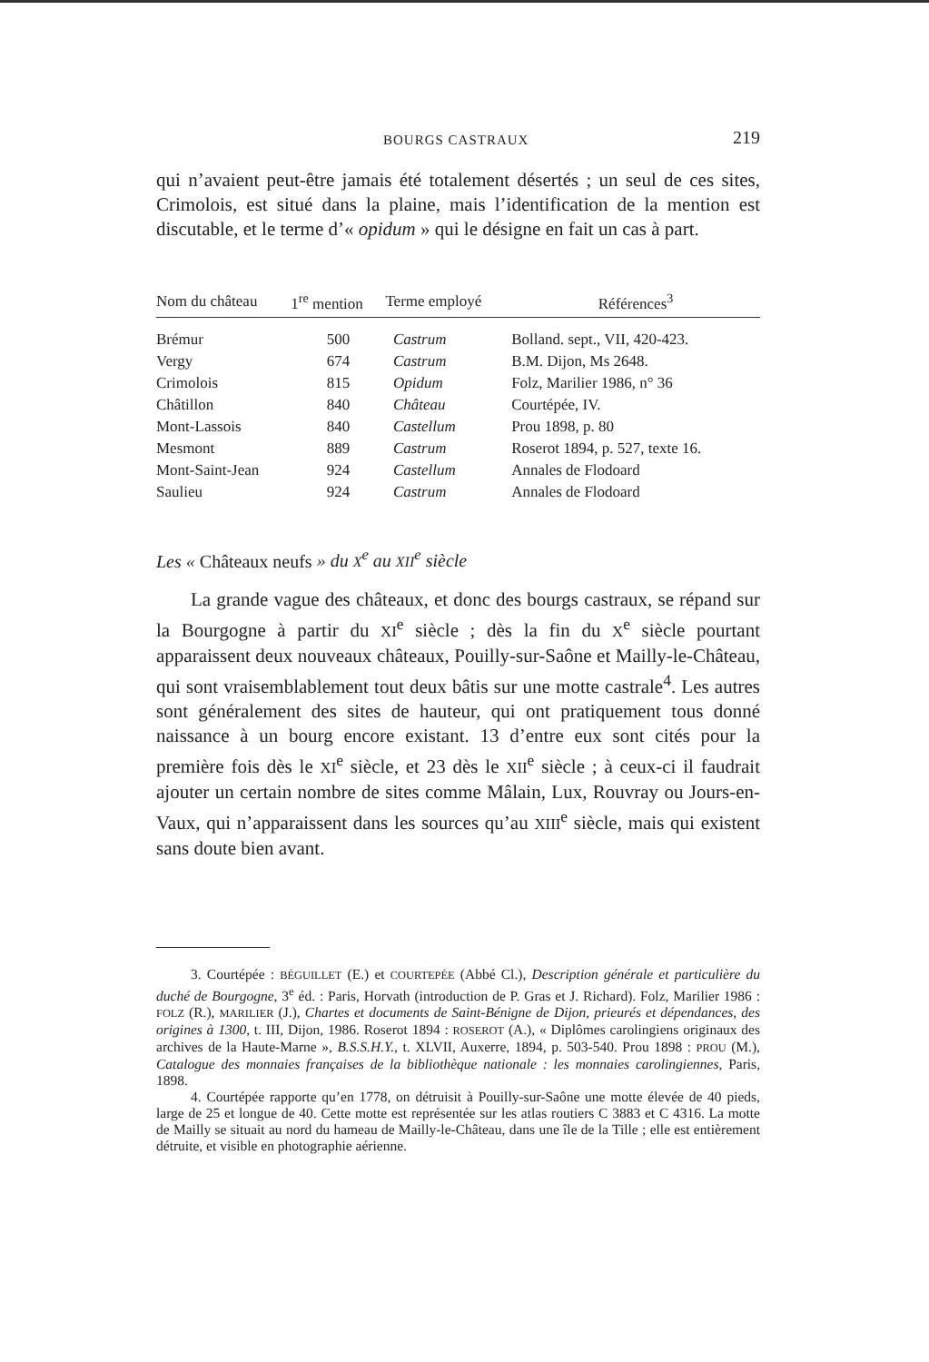BOURGS CASTRAUX 219
qui n’avaient peut-être jamais été totalement désertés ; un seul de ces sites, Crimolois, est situé dans la plaine, mais l’identification de la mention est discutable, et le terme d’« opidum » qui le désigne en fait un cas à part.
| Nom du château | 1<sup>re</sup> mention | Terme employé | Références<sup>3</sup> |
| --- | --- | --- | --- |
| Brémur | 500 | Castrum | Bolland. sept., VII, 420-423. |
| Vergy | 674 | Castrum | B.M. Dijon, Ms 2648. |
| Crimolois | 815 | Opidum | Folz, Marilier 1986, n° 36 |
| Châtillon | 840 | Château | Courtépée, IV. |
| Mont-Lassois | 840 | Castellum | Prou 1898, p. 80 |
| Mesmont | 889 | Castrum | Roserot 1894, p. 527, texte 16. |
| Mont-Saint-Jean | 924 | Castellum | Annales de Flodoard |
| Saulieu | 924 | Castrum | Annales de Flodoard |
Les « Châteaux neufs » du X<sup>e</sup> au XII<sup>e</sup> siècle
La grande vague des châteaux, et donc des bourgs castraux, se répand sur la Bourgogne à partir du XI<sup>e</sup> siècle ; dès la fin du X<sup>e</sup> siècle pourtant apparaissent deux nouveaux châteaux, Pouilly-sur-Saône et Mailly-le-Château, qui sont vraisemblablement tout deux bâtis sur une motte castrale<sup>4</sup>. Les autres sont généralement des sites de hauteur, qui ont pratiquement tous donné naissance à un bourg encore existant. 13 d’entre eux sont cités pour la première fois dès le XI<sup>e</sup> siècle, et 23 dès le XII<sup>e</sup> siècle ; à ceux-ci il faudrait ajouter un certain nombre de sites comme Mâlain, Lux, Rouvray ou Jours-en-Vaux, qui n’apparaissent dans les sources qu’au XIII<sup>e</sup> siècle, mais qui existent sans doute bien avant.
3. Courtépée : BÉGUILLET (E.) et COURTEPÉE (Abbé Cl.), Description générale et particulière du duché de Bourgogne, 3<sup>e</sup> éd. : Paris, Horvath (introduction de P. Gras et J. Richard). Folz, Marilier 1986 : FOLZ (R.), MARILIER (J.), Chartes et documents de Saint-Bénigne de Dijon, prieurés et dépendances, des origines à 1300, t. III, Dijon, 1986. Roserot 1894 : ROSEROT (A.), « Diplômes carolingiens originaux des archives de la Haute-Marne », B.S.S.H.Y., t. XLVII, Auxerre, 1894, p. 503-540. Prou 1898 : PROU (M.), Catalogue des monnaies françaises de la bibliothèque nationale : les monnaies carolingiennes, Paris, 1898.
4. Courtépée rapporte qu’en 1778, on détruisit à Pouilly-sur-Saône une motte élevée de 40 pieds, large de 25 et longue de 40. Cette motte est représentée sur les atlas routiers C 3883 et C 4316. La motte de Mailly se situait au nord du hameau de Mailly-le-Château, dans une île de la Tille ; elle est entièrement détruite, et visible en photographie aérienne.